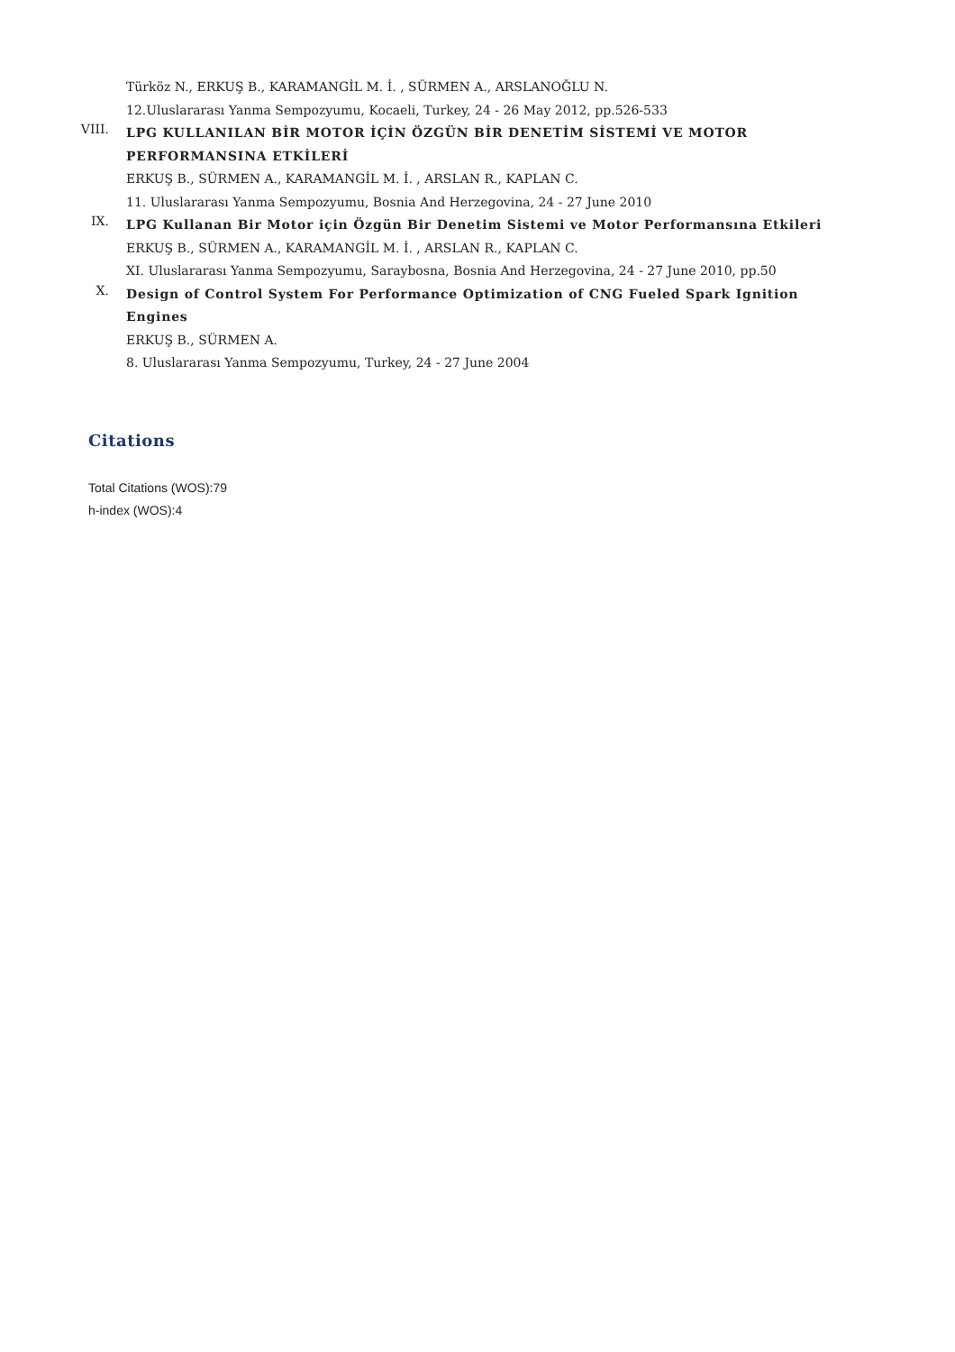Türköz N., ERKUŞ B., KARAMANGİL M. İ. , SÜRMEN A., ARSLANOĞLU N.
12.Uluslararası Yanma Sempozyumu, Kocaeli, Turkey, 24 - 26 May 2012, pp.526-533
VIII.
LPG KULLANILAN BİR MOTOR İÇİN ÖZGÜN BİR DENETİM SİSTEMİ VE MOTOR PERFORMANSINA ETKİLERİ
ERKUŞ B., SÜRMEN A., KARAMANGİL M. İ. , ARSLAN R., KAPLAN C.
11. Uluslararası Yanma Sempozyumu, Bosnia And Herzegovina, 24 - 27 June 2010
IX.
LPG Kullanan Bir Motor için Özgün Bir Denetim Sistemi ve Motor Performansına Etkileri
ERKUŞ B., SÜRMEN A., KARAMANGİL M. İ. , ARSLAN R., KAPLAN C.
XI. Uluslararası Yanma Sempozyumu, Saraybosna, Bosnia And Herzegovina, 24 - 27 June 2010, pp.50
X.
Design of Control System For Performance Optimization of CNG Fueled Spark Ignition Engines
ERKUŞ B., SÜRMEN A.
8. Uluslararası Yanma Sempozyumu, Turkey, 24 - 27 June 2004
Citations
Total Citations (WOS):79
h-index (WOS):4